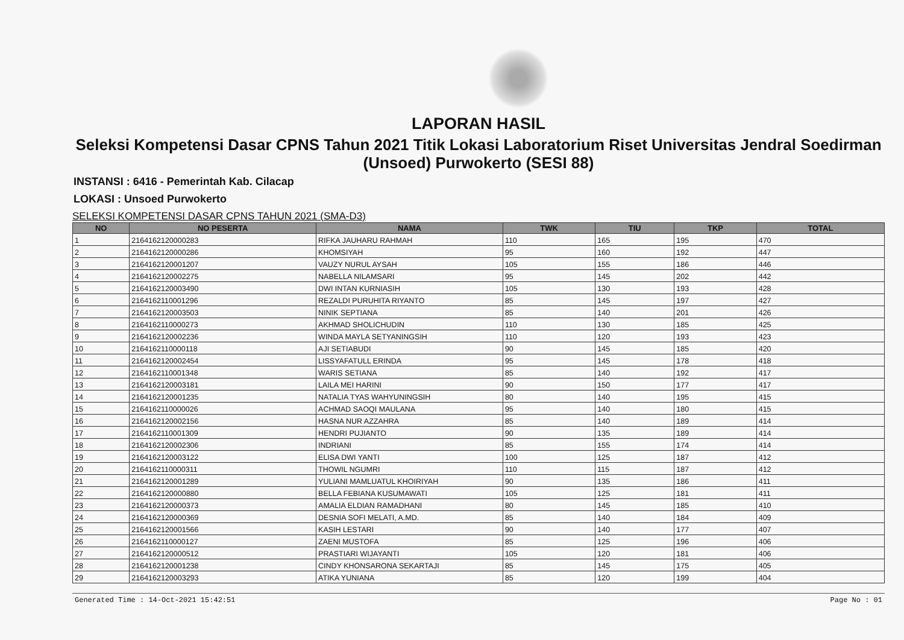LAPORAN HASIL
Seleksi Kompetensi Dasar CPNS Tahun 2021 Titik Lokasi Laboratorium Riset Universitas Jendral Soedirman (Unsoed) Purwokerto (SESI 88)
INSTANSI : 6416 - Pemerintah Kab. Cilacap
LOKASI : Unsoed Purwokerto
SELEKSI KOMPETENSI DASAR CPNS TAHUN 2021 (SMA-D3)
| NO | NO PESERTA | NAMA | TWK | TIU | TKP | TOTAL |
| --- | --- | --- | --- | --- | --- | --- |
| 1 | 2164162120000283 | RIFKA JAUHARU RAHMAH | 110 | 165 | 195 | 470 |
| 2 | 2164162120000286 | KHOMSIYAH | 95 | 160 | 192 | 447 |
| 3 | 2164162120001207 | VAUZY NURUL AYSAH | 105 | 155 | 186 | 446 |
| 4 | 2164162120002275 | NABELLA NILAMSARI | 95 | 145 | 202 | 442 |
| 5 | 2164162120003490 | DWI INTAN KURNIASIH | 105 | 130 | 193 | 428 |
| 6 | 2164162110001296 | REZALDI PURUHITA RIYANTO | 85 | 145 | 197 | 427 |
| 7 | 2164162120003503 | NINIK SEPTIANA | 85 | 140 | 201 | 426 |
| 8 | 2164162110000273 | AKHMAD SHOLICHUDIN | 110 | 130 | 185 | 425 |
| 9 | 2164162120002236 | WINDA MAYLA SETYANINGSIH | 110 | 120 | 193 | 423 |
| 10 | 2164162110000118 | AJI SETIABUDI | 90 | 145 | 185 | 420 |
| 11 | 2164162120002454 | LISSYAFATULL ERINDA | 95 | 145 | 178 | 418 |
| 12 | 2164162110001348 | WARIS SETIANA | 85 | 140 | 192 | 417 |
| 13 | 2164162120003181 | LAILA MEI HARINI | 90 | 150 | 177 | 417 |
| 14 | 2164162120001235 | NATALIA TYAS WAHYUNINGSIH | 80 | 140 | 195 | 415 |
| 15 | 2164162110000026 | ACHMAD SAOQI MAULANA | 95 | 140 | 180 | 415 |
| 16 | 2164162120002156 | HASNA NUR AZZAHRA | 85 | 140 | 189 | 414 |
| 17 | 2164162110001309 | HENDRI PUJIANTO | 90 | 135 | 189 | 414 |
| 18 | 2164162120002306 | INDRIANI | 85 | 155 | 174 | 414 |
| 19 | 2164162120003122 | ELISA DWI YANTI | 100 | 125 | 187 | 412 |
| 20 | 2164162110000311 | THOWIL NGUMRI | 110 | 115 | 187 | 412 |
| 21 | 2164162120001289 | YULIANI MAMLUATUL KHOIRIYAH | 90 | 135 | 186 | 411 |
| 22 | 2164162120000880 | BELLA FEBIANA KUSUMAWATI | 105 | 125 | 181 | 411 |
| 23 | 2164162120000373 | AMALIA ELDIAN RAMADHANI | 80 | 145 | 185 | 410 |
| 24 | 2164162120000369 | DESNIA SOFI MELATI, A.MD. | 85 | 140 | 184 | 409 |
| 25 | 2164162120001566 | KASIH LESTARI | 90 | 140 | 177 | 407 |
| 26 | 2164162110000127 | ZAENI MUSTOFA | 85 | 125 | 196 | 406 |
| 27 | 2164162120000512 | PRASTIARI WIJAYANTI | 105 | 120 | 181 | 406 |
| 28 | 2164162120001238 | CINDY KHONSARONA SEKARTAJI | 85 | 145 | 175 | 405 |
| 29 | 2164162120003293 | ATIKA YUNIANA | 85 | 120 | 199 | 404 |
Generated Time : 14-Oct-2021 15:42:51 Page No : 01